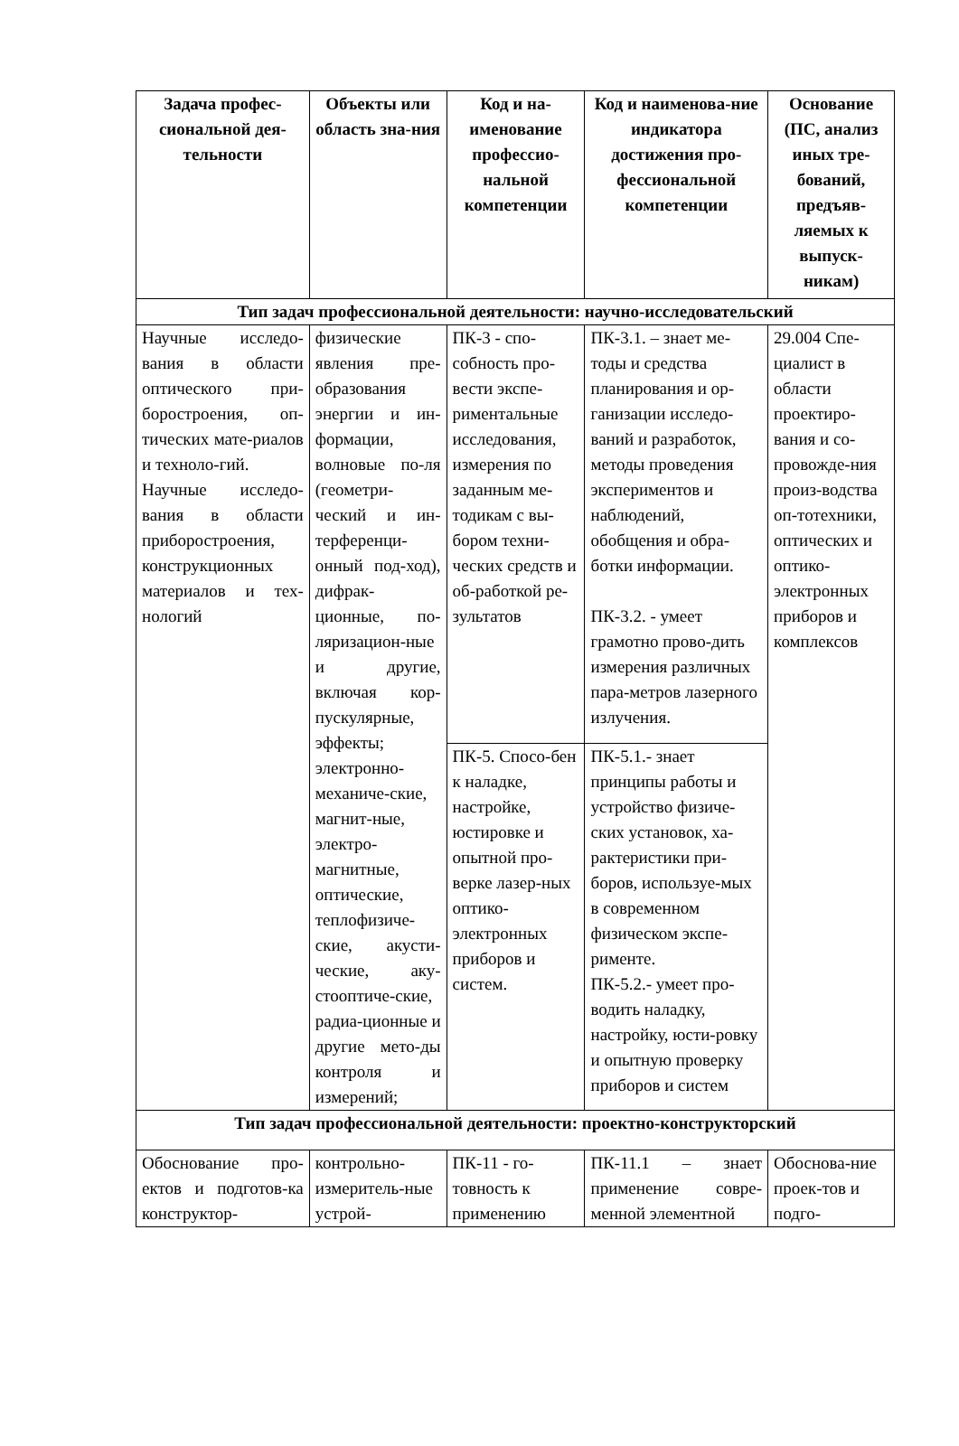| Задача профес-сиональной дея-тельности | Объекты или область зна-ния | Код и на-именование профессио-нальной компетенции | Код и наименова-ние индикатора достижения про-фессиональной компетенции | Основание (ПС, анализ иных тре-бований, предъяв-ляемых к выпуск-никам) |
| --- | --- | --- | --- | --- |
| Тип задач профессиональной деятельности: научно-исследовательский | | | | |
| Научные исследо-вания в области оптического при-боростроения, оп-тических мате-риалов и техноло-гий. Научные исследо-вания в области приборостроения, конструкционных материалов и тех-нологий | физические явления пре-образования энергии и ин-формации, волновые по-ля (геометри-ческий и ин-терференци-онный под-ход), дифрак-ционные, по-ляризацион-ные и другие, включая кор-пускулярные, эффекты; электронно-механиче-ские, магнит-ные, электро-магнитные, оптические, теплофизиче-ские, акусти-ческие, аку-стооптиче-ские, радиа-ционные и другие мето-ды контроля и измерений; | ПК-3 - спо-собность про-вести экспе-риментальные исследования, измерения по заданным ме-тодикам с вы-бором техни-ческих средств и об-работкой ре-зультатов | ПК-3.1. – знает ме-тоды и средства планирования и ор-ганизации исследо-ваний и разработок, методы проведения экспериментов и наблюдений, обобщения и обра-ботки информации. ПК-3.2. - умеет грамотно прово-дить измерения различных пара-метров лазерного излучения. | 29.004 Спе-циалист в области проектиро-вания и со-провожде-ния произ-водства оп-тотехники, оптических и оптико-электронных приборов и комплексов |
| | | ПК-5. Спосо-бен к наладке, настройке, юстировке и опытной про-верке лазер-ных оптико-электронных приборов и систем. | ПК-5.1.- знает принципы работы и устройство физиче-ских установок, ха-рактеристики при-боров, используе-мых в современном физическом экспе-рименте. ПК-5.2.- умеет про-водить наладку, настройку, юсти-ровку и опытную проверку приборов и систем | |
| Тип задач профессиональной деятельности: проектно-конструкторский | | | | |
| Обоснование про-ектов и подготов-ка конструктор- | контрольно-измеритель-ные устрой- | ПК-11 - го-товность к применению | ПК-11.1 – знает применение совре-менной элементной | Обоснова-ние проек-тов и подго- |